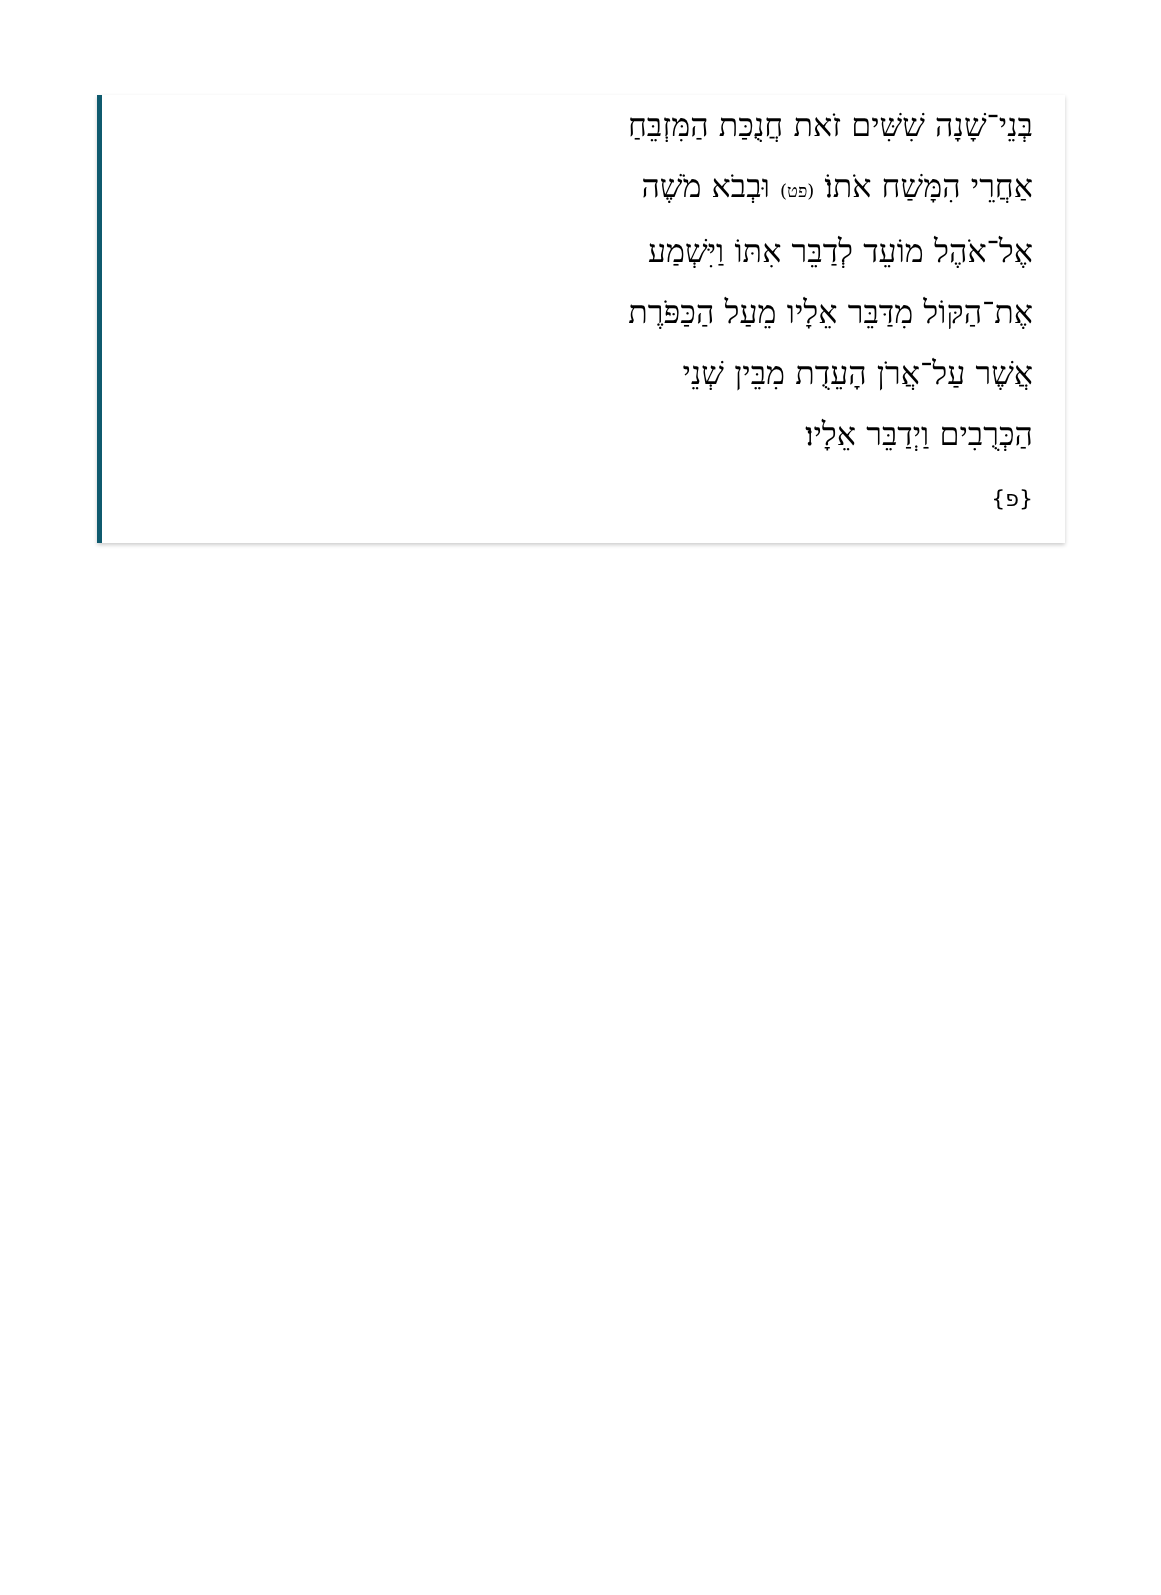בְּנֵי־שָׁנָה שִׁשִּׁים זֹאת חֲנֻכַּת הַמִּזְבֵּחַ אַחֲרֵי הִמָּשַׁח אֹתוֹ׃ (פט) וּבְבֹא מֹשֶׁה אֶל־אֹהֶל מוֹעֵד לְדַבֵּר אִתּוֹ וַיִּשְׁמַע אֶת־הַקּוֹל מִדַּבֵּר אֵלָיו מֵעַל הַכַּפֹּרֶת אֲשֶׁר עַל־אֲרֹן הָעֵדֻת מִבֵּין שְׁנֵי הַכְּרֻבִים וַיְדַבֵּר אֵלָיו׃
{פ}